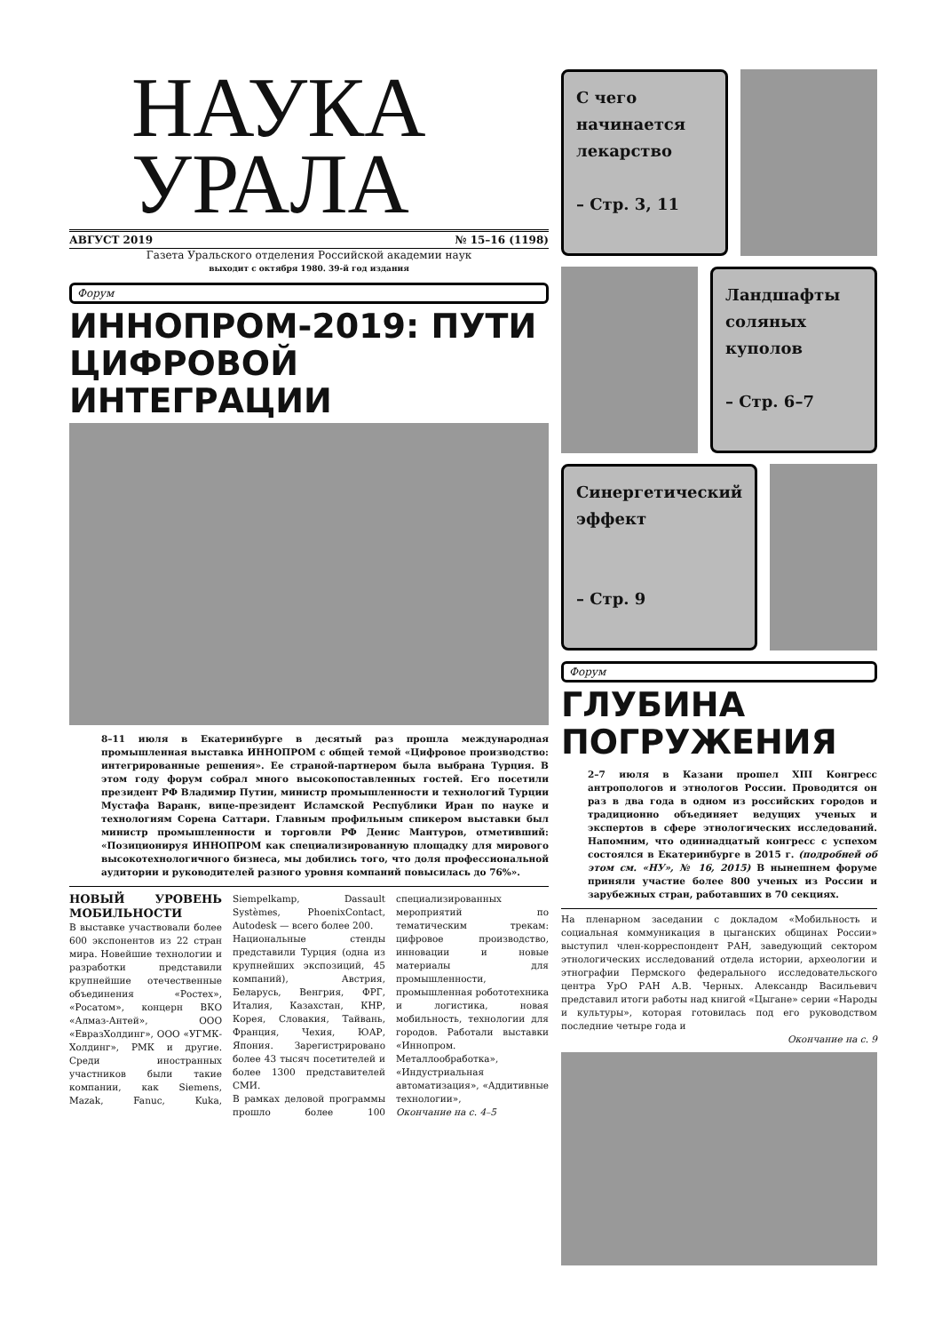НАУКА
УРАЛА
АВГУСТ 2019 № 15–16 (1198)
Газета Уральского отделения Российской академии наук
выходит с октября 1980. 39-й год издания
Форум
ИННОПРОМ-2019: ПУТИ ЦИФРОВОЙ ИНТЕГРАЦИИ
8–11 июля в Екатеринбурге в десятый раз прошла международная промышленная выставка ИННОПРОМ с общей темой «Цифровое производство: интегрированные решения». Ее страной-партнером была выбрана Турция. В этом году форум собрал много высокопоставленных гостей. Его посетили президент РФ Владимир Путин, министр промышленности и технологий Турции Мустафа Варанк, вице-президент Исламской Республики Иран по науке и технологиям Сорена Саттари. Главным профильным спикером выставки был министр промышленности и торговли РФ Денис Мантуров, отметивший: «Позиционируя ИННОПРОМ как специализированную площадку для мирового высокотехнологичного бизнеса, мы добились того, что доля профессиональной аудитории и руководителей разного уровня компаний повысилась до 76%».
НОВЫЙ УРОВЕНЬ МОБИЛЬНОСТИ
В выставке участвовали более 600 экспонентов из 22 стран мира. Новейшие технологии и разработки представили крупнейшие отечественные объединения «Ростех», «Росатом», концерн ВКО «Алмаз-Антей», ООО «ЕвразХолдинг», ООО «УГМК-Холдинг», РМК и другие. Среди иностранных участников были такие компании, как Siemens, Mazak, Fanuc, Kuka, Siempelkamp, Dassault Systèmes, PhoenixContact, Autodesk — всего более 200.
Национальные стенды представили Турция (одна из крупнейших экспозиций, 45 компаний), Австрия, Беларусь, Венгрия, ФРГ, Италия, Казахстан, КНР, Корея, Словакия, Тайвань, Франция, Чехия, ЮАР, Япония. Зарегистрировано более 43 тысяч посетителей и более 1300 представителей СМИ.
В рамках деловой программы прошло более 100 специализированных мероприятий по тематическим трекам: цифровое производство, инновации и новые материалы для промышленности, промышленная робототехника и логистика, новая мобильность, технологии для городов. Работали выставки «Иннопром. Металлообработка», «Индустриальная автоматизация», «Аддитивные технологии»,
Окончание на с. 4–5
С чего
начинается
лекарство
– Стр. 3, 11
Ландшафты соляных куполов
– Стр. 6–7
Синергетический эффект
– Стр. 9
Форум
ГЛУБИНА ПОГРУЖЕНИЯ
2–7 июля в Казани прошел XIII Конгресс антропологов и этнологов России. Проводится он раз в два года в одном из российских городов и традиционно объединяет ведущих ученых и экспертов в сфере этнологических исследований. Напомним, что одиннадцатый конгресс с успехом состоялся в Екатеринбурге в 2015 г. (подробней об этом см. «НУ», № 16, 2015) В нынешнем форуме приняли участие более 800 ученых из России и зарубежных стран, работавших в 70 секциях.
На пленарном заседании с докладом «Мобильность и социальная коммуникация в цыганских общинах России» выступил член-корреспондент РАН, заведующий сектором этнологических исследований отдела истории, археологии и этнографии Пермского федерального исследовательского центра УрО РАН А.В. Черных. Александр Васильевич представил итоги работы над книгой «Цыгане» серии «Народы и культуры», которая готовилась под его руководством последние четыре года и
Окончание на с. 9